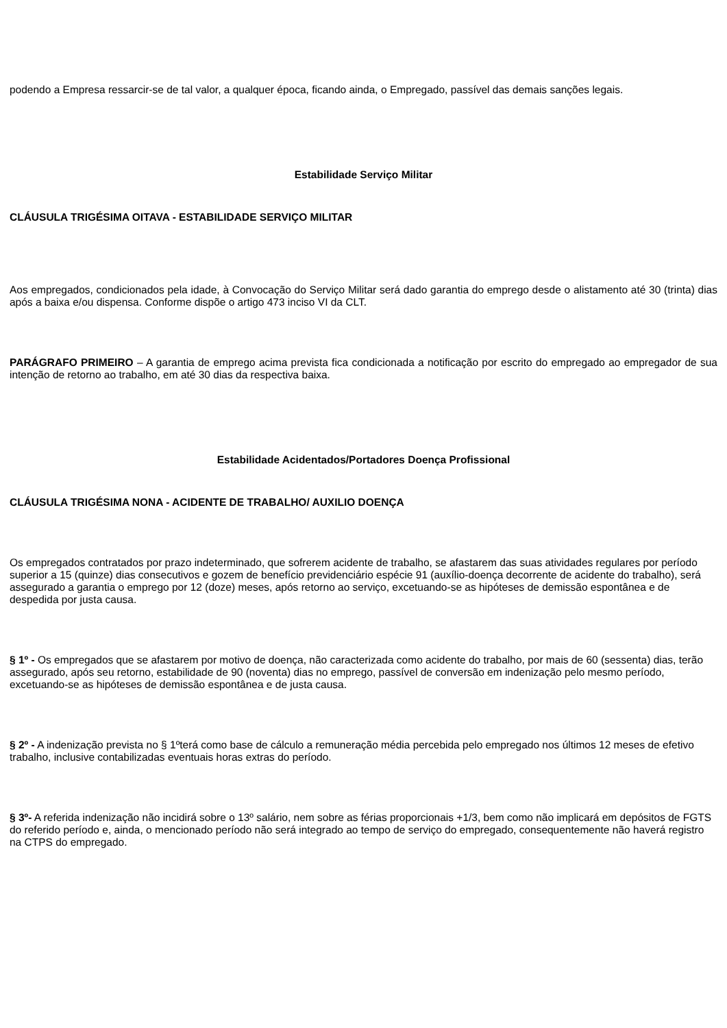podendo a Empresa ressarcir-se de tal valor, a qualquer época, ficando ainda, o Empregado, passível das demais sanções legais.
Estabilidade Serviço Militar
CLÁUSULA TRIGÉSIMA OITAVA - ESTABILIDADE SERVIÇO MILITAR
Aos empregados, condicionados pela idade, à Convocação do Serviço Militar será dado garantia do emprego desde o alistamento até 30 (trinta) dias após a baixa e/ou dispensa. Conforme dispõe o artigo 473 inciso VI da CLT.
PARÁGRAFO PRIMEIRO – A garantia de emprego acima prevista fica condicionada a notificação por escrito do empregado ao empregador de sua intenção de retorno ao trabalho, em até 30 dias da respectiva baixa.
Estabilidade Acidentados/Portadores Doença Profissional
CLÁUSULA TRIGÉSIMA NONA - ACIDENTE DE TRABALHO/ AUXILIO DOENÇA
Os empregados contratados por prazo indeterminado, que sofrerem acidente de trabalho, se afastarem das suas atividades regulares por período superior a 15 (quinze) dias consecutivos e gozem de benefício previdenciário espécie 91 (auxílio-doença decorrente de acidente do trabalho), será assegurado a garantia o emprego por 12 (doze) meses, após retorno ao serviço, excetuando-se as hipóteses de demissão espontânea e de despedida por justa causa.
§ 1º - Os empregados que se afastarem por motivo de doença, não caracterizada como acidente do trabalho, por mais de 60 (sessenta) dias, terão assegurado, após seu retorno, estabilidade de 90 (noventa) dias no emprego, passível de conversão em indenização pelo mesmo período, excetuando-se as hipóteses de demissão espontânea e de justa causa.
§ 2º - A indenização prevista no § 1ºterá como base de cálculo a remuneração média percebida pelo empregado nos últimos 12 meses de efetivo trabalho, inclusive contabilizadas eventuais horas extras do período.
§ 3º- A referida indenização não incidirá sobre o 13º salário, nem sobre as férias proporcionais +1/3, bem como não implicará em depósitos de FGTS do referido período e, ainda, o mencionado período não será integrado ao tempo de serviço do empregado, consequentemente não haverá registro na CTPS do empregado.